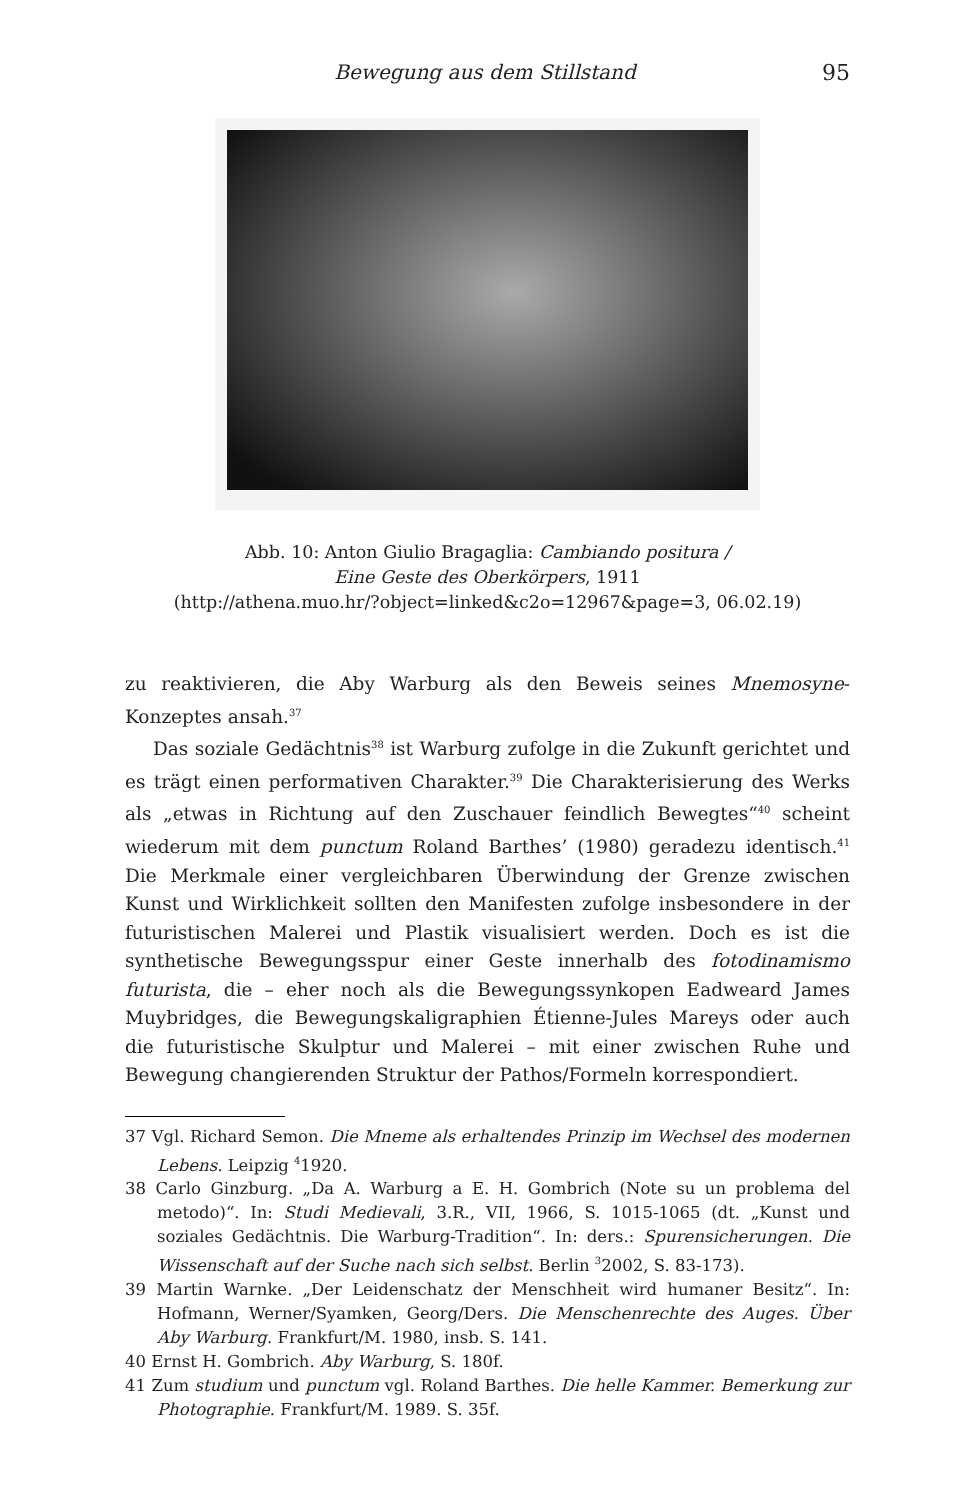Bewegung aus dem Stillstand 95
Abb. 10: Anton Giulio Bragaglia: Cambiando positura /
Eine Geste des Oberkörpers, 1911
(http://athena.muo.hr/?object=linked&c2o=12967&page=3, 06.02.19)
zu reaktivieren, die Aby Warburg als den Beweis seines Mnemosyne-Konzeptes ansah.<sup>37</sup>
Das soziale Gedächtnis<sup>38</sup> ist Warburg zufolge in die Zukunft gerichtet und es trägt einen performativen Charakter.<sup>39</sup> Die Charakterisierung des Werks als „etwas in Richtung auf den Zuschauer feindlich Bewegtes“<sup>40</sup> scheint wiederum mit dem punctum Roland Barthes’ (1980) geradezu identisch.<sup>41</sup> Die Merkmale einer vergleichbaren Überwindung der Grenze zwischen Kunst und Wirklichkeit sollten den Manifesten zufolge insbesondere in der futuristischen Malerei und Plastik visualisiert werden. Doch es ist die synthetische Bewegungsspur einer Geste innerhalb des fotodinamismo futurista, die – eher noch als die Bewegungssynkopen Eadweard James Muybridges, die Bewegungskaligraphien Étienne-Jules Mareys oder auch die futuristische Skulptur und Malerei – mit einer zwischen Ruhe und Bewegung changierenden Struktur der Pathos/Formeln korrespondiert.
37 Vgl. Richard Semon. Die Mneme als erhaltendes Prinzip im Wechsel des modernen Lebens. Leipzig <sup>4</sup>1920.
38 Carlo Ginzburg. „Da A. Warburg a E. H. Gombrich (Note su un problema del metodo)“. In: Studi Medievali, 3.R., VII, 1966, S. 1015-1065 (dt. „Kunst und soziales Gedächtnis. Die Warburg-Tradition“. In: ders.: Spurensicherungen. Die Wissenschaft auf der Suche nach sich selbst. Berlin <sup>3</sup>2002, S. 83-173).
39 Martin Warnke. „Der Leidenschatz der Menschheit wird humaner Besitz“. In: Hofmann, Werner/Syamken, Georg/Ders. Die Menschenrechte des Auges. Über Aby Warburg. Frankfurt/M. 1980, insb. S. 141.
40 Ernst H. Gombrich. Aby Warburg, S. 180f.
41 Zum studium und punctum vgl. Roland Barthes. Die helle Kammer. Bemerkung zur Photographie. Frankfurt/M. 1989. S. 35f.